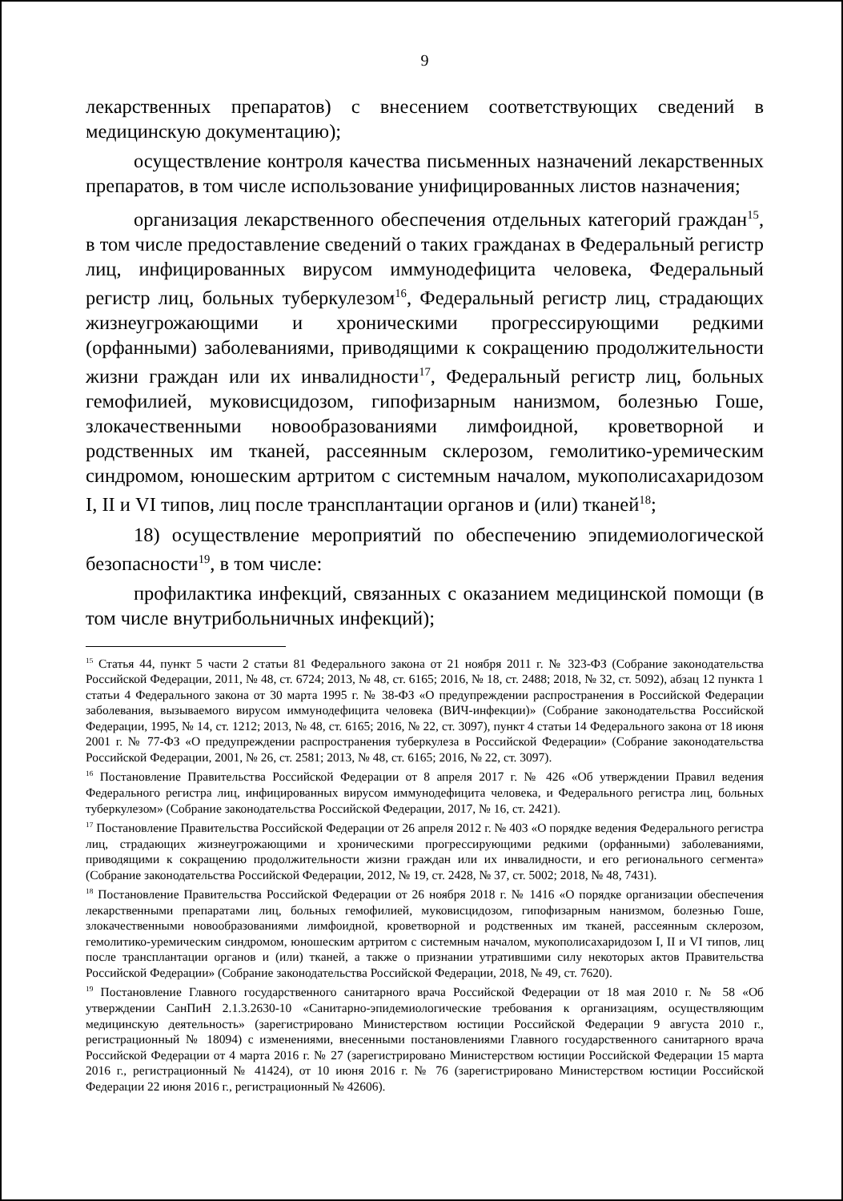9
лекарственных препаратов) с внесением соответствующих сведений в медицинскую документацию);
осуществление контроля качества письменных назначений лекарственных препаратов, в том числе использование унифицированных листов назначения;
организация лекарственного обеспечения отдельных категорий граждан<sup>15</sup>, в том числе предоставление сведений о таких гражданах в Федеральный регистр лиц, инфицированных вирусом иммунодефицита человека, Федеральный регистр лиц, больных туберкулезом<sup>16</sup>, Федеральный регистр лиц, страдающих жизнеугрожающими и хроническими прогрессирующими редкими (орфанными) заболеваниями, приводящими к сокращению продолжительности жизни граждан или их инвалидности<sup>17</sup>, Федеральный регистр лиц, больных гемофилией, муковисцидозом, гипофизарным нанизмом, болезнью Гоше, злокачественными новообразованиями лимфоидной, кроветворной и родственных им тканей, рассеянным склерозом, гемолитико-уремическим синдромом, юношеским артритом с системным началом, мукополисахаридозом I, II и VI типов, лиц после трансплантации органов и (или) тканей<sup>18</sup>;
18) осуществление мероприятий по обеспечению эпидемиологической безопасности<sup>19</sup>, в том числе:
профилактика инфекций, связанных с оказанием медицинской помощи (в том числе внутрибольничных инфекций);
<sup>15</sup> Статья 44, пункт 5 части 2 статьи 81 Федерального закона от 21 ноября 2011 г. № 323-ФЗ (Собрание законодательства Российской Федерации, 2011, № 48, ст. 6724; 2013, № 48, ст. 6165; 2016, № 18, ст. 2488; 2018, № 32, ст. 5092), абзац 12 пункта 1 статьи 4 Федерального закона от 30 марта 1995 г. № 38-ФЗ «О предупреждении распространения в Российской Федерации заболевания, вызываемого вирусом иммунодефицита человека (ВИЧ-инфекции)» (Собрание законодательства Российской Федерации, 1995, № 14, ст. 1212; 2013, № 48, ст. 6165; 2016, № 22, ст. 3097), пункт 4 статьи 14 Федерального закона от 18 июня 2001 г. № 77-ФЗ «О предупреждении распространения туберкулеза в Российской Федерации» (Собрание законодательства Российской Федерации, 2001, № 26, ст. 2581; 2013, № 48, ст. 6165; 2016, № 22, ст. 3097).
<sup>16</sup> Постановление Правительства Российской Федерации от 8 апреля 2017 г. № 426 «Об утверждении Правил ведения Федерального регистра лиц, инфицированных вирусом иммунодефицита человека, и Федерального регистра лиц, больных туберкулезом» (Собрание законодательства Российской Федерации, 2017, № 16, ст. 2421).
<sup>17</sup> Постановление Правительства Российской Федерации от 26 апреля 2012 г. № 403 «О порядке ведения Федерального регистра лиц, страдающих жизнеугрожающими и хроническими прогрессирующими редкими (орфанными) заболеваниями, приводящими к сокращению продолжительности жизни граждан или их инвалидности, и его регионального сегмента» (Собрание законодательства Российской Федерации, 2012, № 19, ст. 2428, № 37, ст. 5002; 2018, № 48, 7431).
<sup>18</sup> Постановление Правительства Российской Федерации от 26 ноября 2018 г. № 1416 «О порядке организации обеспечения лекарственными препаратами лиц, больных гемофилией, муковисцидозом, гипофизарным нанизмом, болезнью Гоше, злокачественными новообразованиями лимфоидной, кроветворной и родственных им тканей, рассеянным склерозом, гемолитико-уремическим синдромом, юношеским артритом с системным началом, мукополисахаридозом I, II и VI типов, лиц после трансплантации органов и (или) тканей, а также о признании утратившими силу некоторых актов Правительства Российской Федерации» (Собрание законодательства Российской Федерации, 2018, № 49, ст. 7620).
<sup>19</sup> Постановление Главного государственного санитарного врача Российской Федерации от 18 мая 2010 г. № 58 «Об утверждении СанПиН 2.1.3.2630-10 «Санитарно-эпидемиологические требования к организациям, осуществляющим медицинскую деятельность» (зарегистрировано Министерством юстиции Российской Федерации 9 августа 2010 г., регистрационный № 18094) с изменениями, внесенными постановлениями Главного государственного санитарного врача Российской Федерации от 4 марта 2016 г. № 27 (зарегистрировано Министерством юстиции Российской Федерации 15 марта 2016 г., регистрационный № 41424), от 10 июня 2016 г. № 76 (зарегистрировано Министерством юстиции Российской Федерации 22 июня 2016 г., регистрационный № 42606).